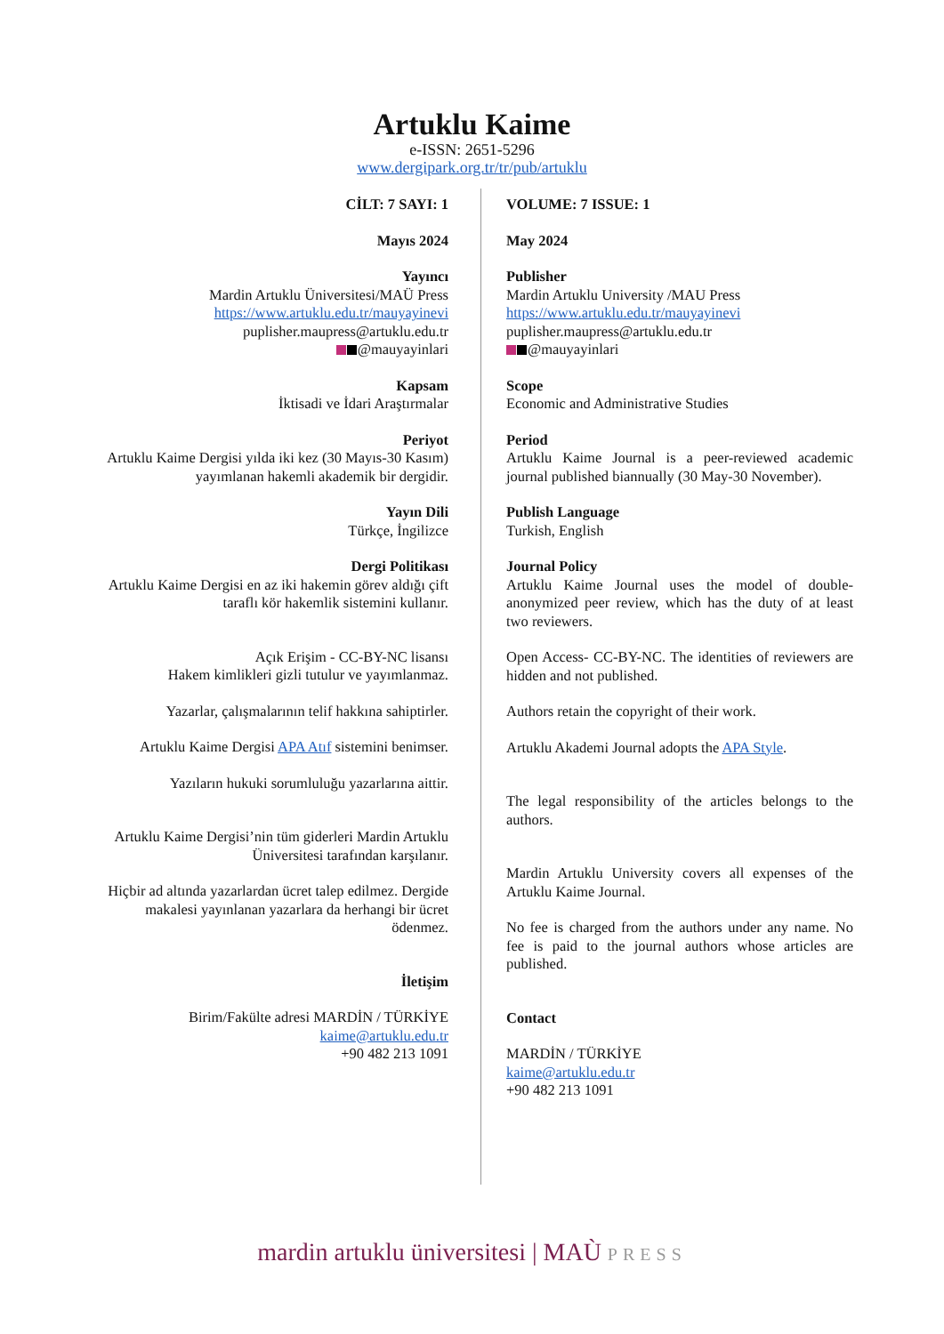Artuklu Kaime
e-ISSN: 2651-5296
www.dergipark.org.tr/tr/pub/artuklu
CİLT: 7 SAYI: 1
Mayıs 2024
Yayıncı
Mardin Artuklu Üniversitesi/MAÜ Press
https://www.artuklu.edu.tr/mauyayinevi
puplisher.maupress@artuklu.edu.tr
@mauyayinlari
Kapsam
İktisadi ve İdari Araştırmalar
Periyot
Artuklu Kaime Dergisi yılda iki kez (30 Mayıs-30 Kasım) yayımlanan hakemli akademik bir dergidir.
Yayın Dili
Türkçe, İngilizce
Dergi Politikası
Artuklu Kaime Dergisi en az iki hakemin görev aldığı çift taraflı kör hakemlik sistemini kullanır.
Açık Erişim - CC-BY-NC lisansı
Hakem kimlikleri gizli tutulur ve yayımlanmaz.
Yazarlar, çalışmalarının telif hakkına sahiptirler.
Artuklu Kaime Dergisi APA Atıf sistemini benimser.
Yazıların hukuki sorumluluğu yazarlarına aittir.
Artuklu Kaime Dergisi’nin tüm giderleri Mardin Artuklu Üniversitesi tarafından karşılanır.
Hiçbir ad altında yazarlardan ücret talep edilmez. Dergide makalesi yayınlanan yazarlara da herhangi bir ücret ödenmez.
İletişim
Birim/Fakülte adresi MARDİN / TÜRKİYE
kaime@artuklu.edu.tr
+90 482 213 1091
VOLUME: 7 ISSUE: 1
May 2024
Publisher
Mardin Artuklu University /MAU Press
https://www.artuklu.edu.tr/mauyayinevi
puplisher.maupress@artuklu.edu.tr
@mauyayinlari
Scope
Economic and Administrative Studies
Period
Artuklu Kaime Journal is a peer-reviewed academic journal published biannually (30 May-30 November).
Publish Language
Turkish, English
Journal Policy
Artuklu Kaime Journal uses the model of double-anonymized peer review, which has the duty of at least two reviewers.
Open Access- CC-BY-NC. The identities of reviewers are hidden and not published.
Authors retain the copyright of their work.
Artuklu Akademi Journal adopts the APA Style.
The legal responsibility of the articles belongs to the authors.
Mardin Artuklu University covers all expenses of the Artuklu Kaime Journal.
No fee is charged from the authors under any name. No fee is paid to the journal authors whose articles are published.
Contact
MARDİN / TÜRKİYE
kaime@artuklu.edu.tr
+90 482 213 1091
mardin artuklu üniversitesi | MAÙ PRESS